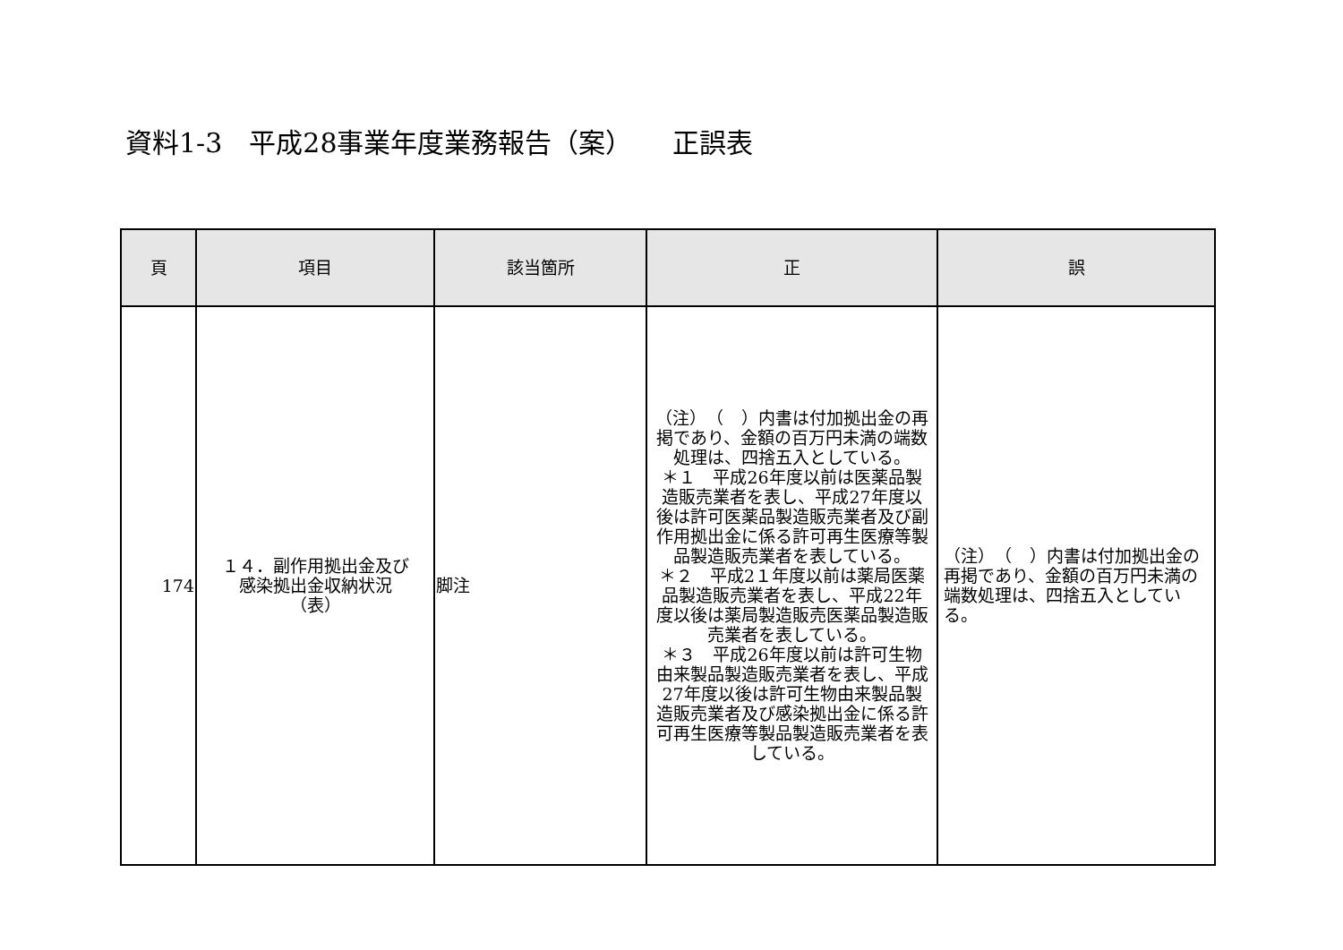資料1-3　平成28事業年度業務報告（案）　　正誤表
| 頁 | 項目 | 該当箇所 | 正 | 誤 |
| --- | --- | --- | --- | --- |
| 174 | １４．副作用拠出金及び 感染拠出金収納状況 （表） | 脚注 | （注） （ ）内書は付加拠出金の再掲であり、金額の百万円未満の端数処理は、四捨五入としている。 ＊１ 平成26年度以前は医薬品製造販売業者を表し、平成27年度以後は許可医薬品製造販売業者及び副作用拠出金に係る許可再生医療等製品製造販売業者を表している。 ＊２ 平成2１年度以前は薬局医薬品製造販売業者を表し、平成22年度以後は薬局製造販売医薬品製造販売業者を表している。 ＊３ 平成26年度以前は許可生物由来製品製造販売業者を表し、平成27年度以後は許可生物由来製品製造販売業者及び感染拠出金に係る許可再生医療等製品製造販売業者を表している。 | （注） （ ）内書は付加拠出金の再掲であり、金額の百万円未満の端数処理は、四捨五入としている。 |